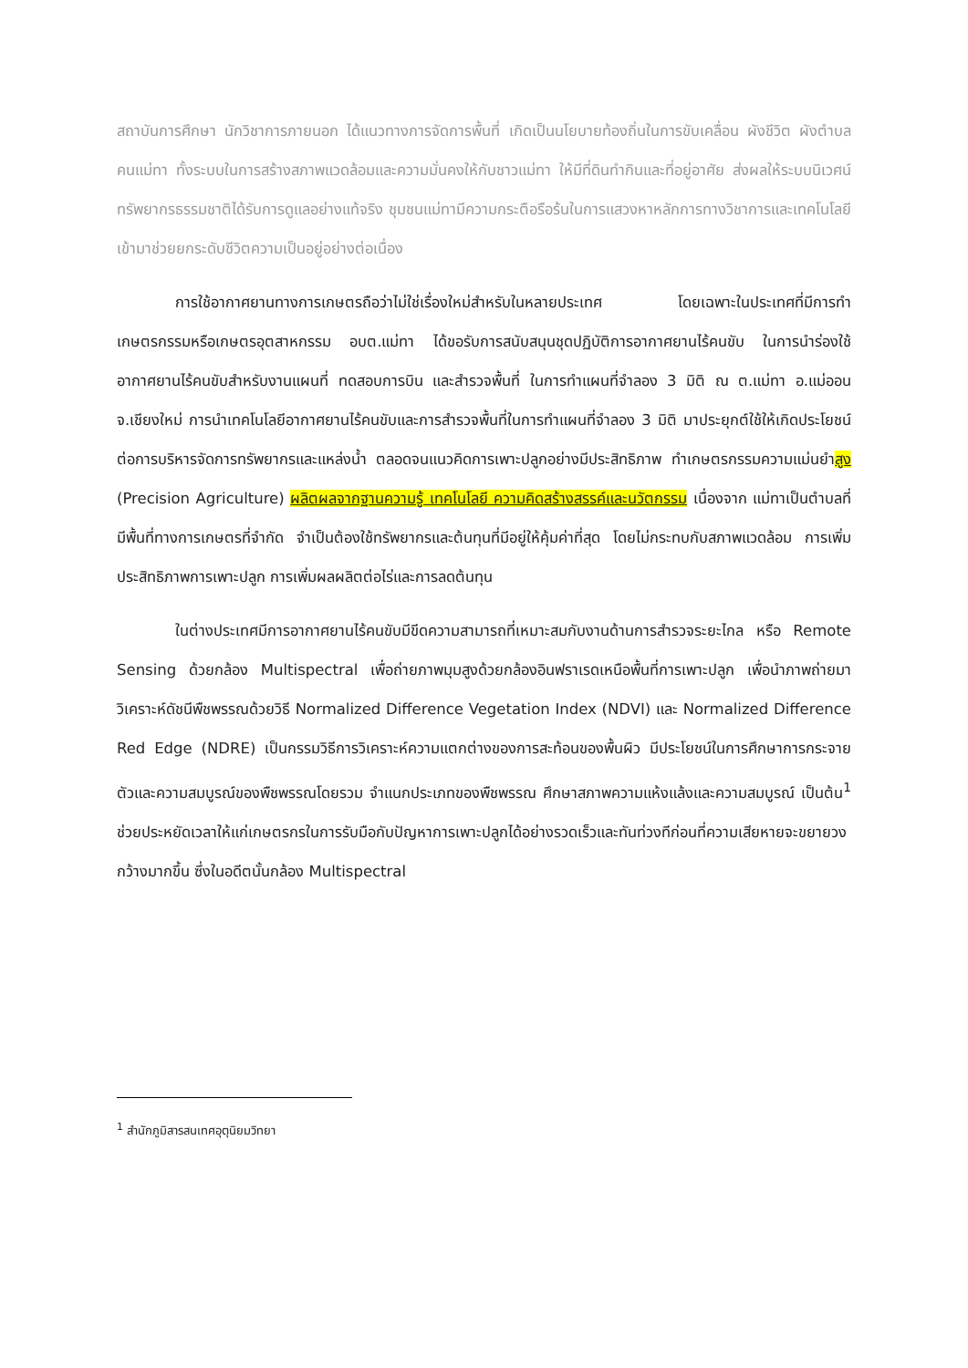สถาบันการศึกษา นักวิชาการภายนอก ได้แนวทางการจัดการพื้นที่ เกิดเป็นนโยบายท้องถิ่นในการขับเคลื่อน ผังชีวิต ผังตำบล คนแม่ทา ทั้งระบบในการสร้างสภาพแวดล้อมและความมั่นคงให้กับชาวแม่ทา ให้มีที่ดินทำกินและที่อยู่อาศัย ส่งผลให้ระบบนิเวศน์ทรัพยากรธรรมชาติได้รับการดูแลอย่างแท้จริง ชุมชนแม่ทามีความกระตือรือร้นในการแสวงหาหลักการทางวิชาการและเทคโนโลยีเข้ามาช่วยยกระดับชีวิตความเป็นอยู่อย่างต่อเนื่อง
การใช้อากาศยานทางการเกษตรถือว่าไม่ใช่เรื่องใหม่สำหรับในหลายประเทศ โดยเฉพาะในประเทศที่มีการทำเกษตรกรรมหรือเกษตรอุตสาหกรรม อบต.แม่ทา ได้ขอรับการสนับสนุนชุดปฏิบัติการอากาศยานไร้คนขับ ในการนำร่องใช้อากาศยานไร้คนขับสำหรับงานแผนที่ ทดสอบการบิน และสำรวจพื้นที่ ในการทำแผนที่จำลอง 3 มิติ ณ ต.แม่ทา อ.แม่ออน จ.เชียงใหม่ การนำเทคโนโลยีอากาศยานไร้คนขับและการสำรวจพื้นที่ในการทำแผนที่จำลอง 3 มิติ มาประยุกต์ใช้ให้เกิดประโยชน์ต่อการบริหารจัดการทรัพยากรและแหล่งน้ำ ตลอดจนแนวคิดการเพาะปลูกอย่างมีประสิทธิภาพ ทำเกษตรกรรมความแม่นยำสูง (Precision Agriculture) ผลิตผลจากฐานความรู้ เทคโนโลยี ความคิดสร้างสรรค์และนวัตกรรม เนื่องจาก แม่ทาเป็นตำบลที่มีพื้นที่ทางการเกษตรที่จำกัด จำเป็นต้องใช้ทรัพยากรและต้นทุนที่มีอยู่ให้คุ้มค่าที่สุด โดยไม่กระทบกับสภาพแวดล้อม การเพิ่มประสิทธิภาพการเพาะปลูก การเพิ่มผลผลิตต่อไร่และการลดต้นทุน
ในต่างประเทศมีการอากาศยานไร้คนขับมีขีดความสามารถที่เหมาะสมกับงานด้านการสำรวจระยะไกล หรือ Remote Sensing ด้วยกล้อง Multispectral เพื่อถ่ายภาพมุมสูงด้วยกล้องอินฟราเรดเหนือพื้นที่การเพาะปลูก เพื่อนำภาพถ่ายมาวิเคราะห์ดัชนีพืชพรรณด้วยวิธี Normalized Difference Vegetation Index (NDVI) และ Normalized Difference Red Edge (NDRE) เป็นกรรมวิธีการวิเคราะห์ความแตกต่างของการสะท้อนของพื้นผิว มีประโยชน์ในการศึกษาการกระจายตัวและความสมบูรณ์ของพืชพรรณโดยรวม จำแนกประเภทของพืชพรรณ ศึกษาสภาพความแห้งแล้งและความสมบูรณ์ เป็นต้น<sup>1</sup> ช่วยประหยัดเวลาให้แก่เกษตรกรในการรับมือกับปัญหาการเพาะปลูกได้อย่างรวดเร็วและทันท่วงทีก่อนที่ความเสียหายจะขยายวงกว้างมากขึ้น ซึ่งในอดีตนั้นกล้อง Multispectral
<sup>1</sup> สำนักภูมิสารสนเทศอุตุนิยมวิทยา